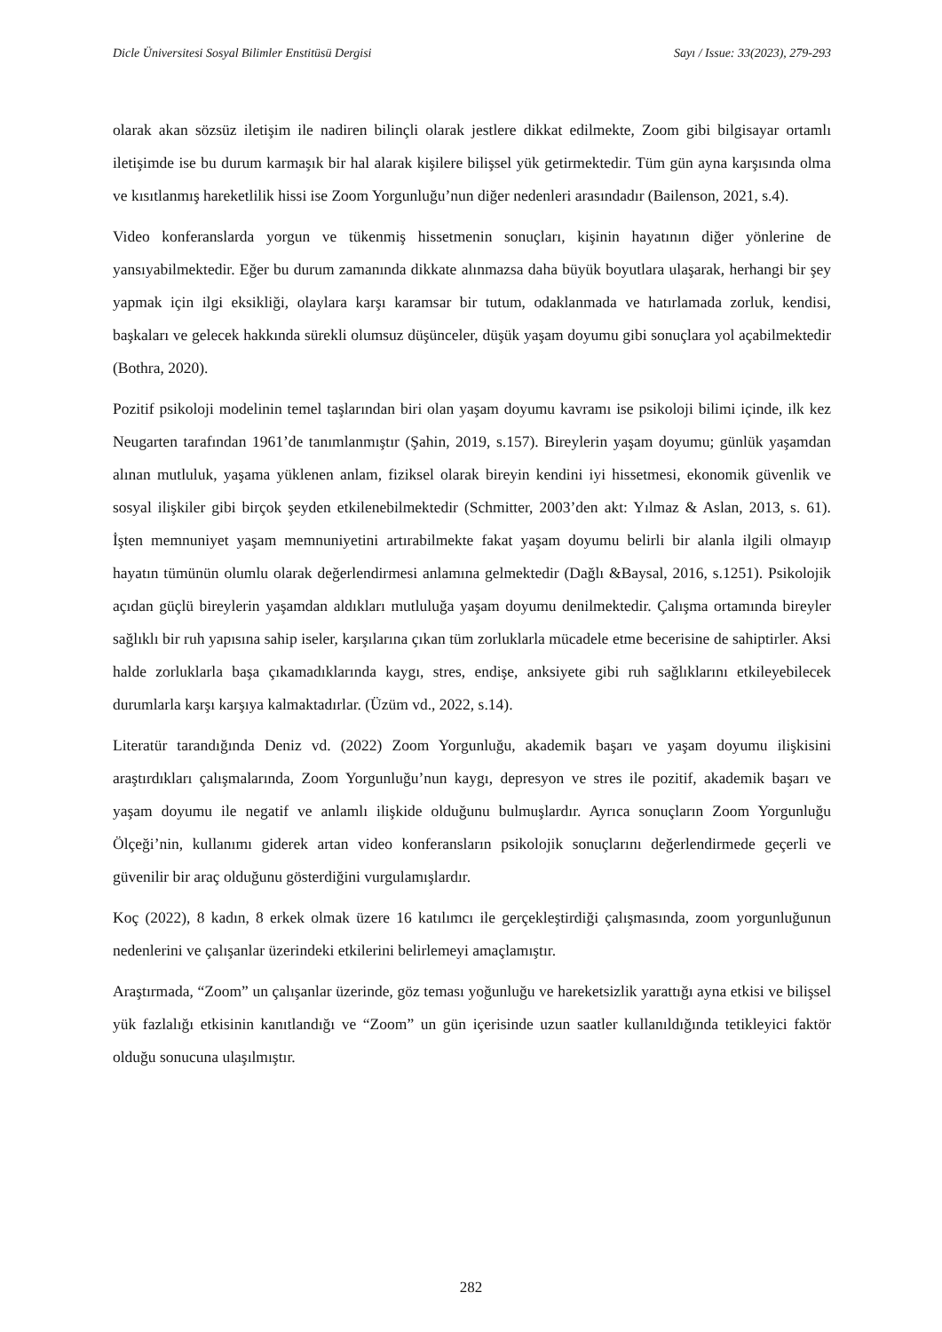Dicle Üniversitesi Sosyal Bilimler Enstitüsü Dergisi Sayı / Issue: 33(2023), 279-293
olarak akan sözsüz iletişim ile nadiren bilinçli olarak jestlere dikkat edilmekte, Zoom gibi bilgisayar ortamlı iletişimde ise bu durum karmaşık bir hal alarak kişilere bilişsel yük getirmektedir. Tüm gün ayna karşısında olma ve kısıtlanmış hareketlilik hissi ise Zoom Yorgunluğu’nun diğer nedenleri arasındadır (Bailenson, 2021, s.4).
Video konferanslarda yorgun ve tükenmiş hissetmenin sonuçları, kişinin hayatının diğer yönlerine de yansıyabilmektedir. Eğer bu durum zamanında dikkate alınmazsa daha büyük boyutlara ulaşarak, herhangi bir şey yapmak için ilgi eksikliği, olaylara karşı karamsar bir tutum, odaklanmada ve hatırlamada zorluk, kendisi, başkaları ve gelecek hakkında sürekli olumsuz düşünceler, düşük yaşam doyumu gibi sonuçlara yol açabilmektedir (Bothra, 2020).
Pozitif psikoloji modelinin temel taşlarından biri olan yaşam doyumu kavramı ise psikoloji bilimi içinde, ilk kez Neugarten tarafından 1961’de tanımlanmıştır (Şahin, 2019, s.157). Bireylerin yaşam doyumu; günlük yaşamdan alınan mutluluk, yaşama yüklenen anlam, fiziksel olarak bireyin kendini iyi hissetmesi, ekonomik güvenlik ve sosyal ilişkiler gibi birçok şeyden etkilenebilmektedir (Schmitter, 2003’den akt: Yılmaz & Aslan, 2013, s. 61). İşten memnuniyet yaşam memnuniyetini artırabilmekte fakat yaşam doyumu belirli bir alanla ilgili olmayıp hayatın tümünün olumlu olarak değerlendirmesi anlamına gelmektedir (Dağlı &Baysal, 2016, s.1251). Psikolojik açıdan güçlü bireylerin yaşamdan aldıkları mutluluğa yaşam doyumu denilmektedir. Çalışma ortamında bireyler sağlıklı bir ruh yapısına sahip iseler, karşılarına çıkan tüm zorluklarla mücadele etme becerisine de sahiptirler. Aksi halde zorluklarla başa çıkamadıklarında kaygı, stres, endişe, anksiyete gibi ruh sağlıklarını etkileyebilecek durumlarla karşı karşıya kalmaktadırlar. (Üzüm vd., 2022, s.14).
Literatür tarandığında Deniz vd. (2022) Zoom Yorgunluğu, akademik başarı ve yaşam doyumu ilişkisini araştırdıkları çalışmalarında, Zoom Yorgunluğu’nun kaygı, depresyon ve stres ile pozitif, akademik başarı ve yaşam doyumu ile negatif ve anlamlı ilişkide olduğunu bulmuşlardır. Ayrıca sonuçların Zoom Yorgunluğu Ölçeği’nin, kullanımı giderek artan video konferansların psikolojik sonuçlarını değerlendirmede geçerli ve güvenilir bir araç olduğunu gösterdiğini vurgulamışlardır.
Koç (2022), 8 kadın, 8 erkek olmak üzere 16 katılımcı ile gerçekleştirdiği çalışmasında, zoom yorgunluğunun nedenlerini ve çalışanlar üzerindeki etkilerini belirlemeyi amaçlamıştır.
Araştırmada, “Zoom” un çalışanlar üzerinde, göz teması yoğunluğu ve hareketsizlik yarattığı ayna etkisi ve bilişsel yük fazlalığı etkisinin kanıtlandığı ve “Zoom” un gün içerisinde uzun saatler kullanıldığında tetikleyici faktör olduğu sonucuna ulaşılmıştır.
282